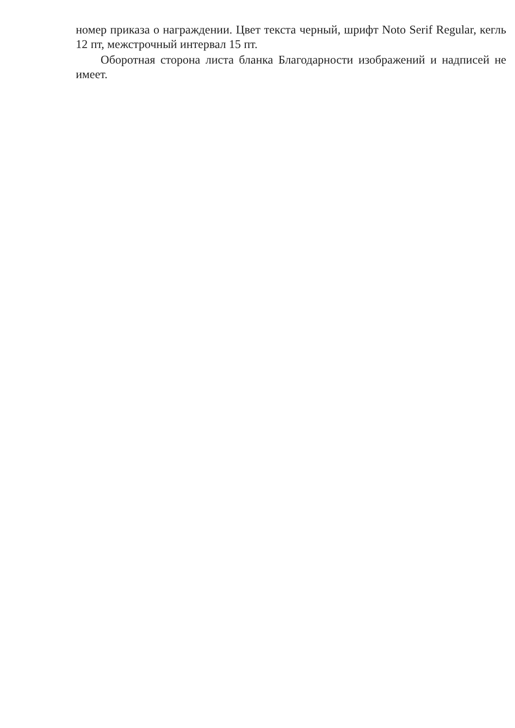номер приказа о награждении. Цвет текста черный, шрифт Noto Serif Regular, кегль 12 пт, межстрочный интервал 15 пт.
Оборотная сторона листа бланка Благодарности изображений и надписей не имеет.